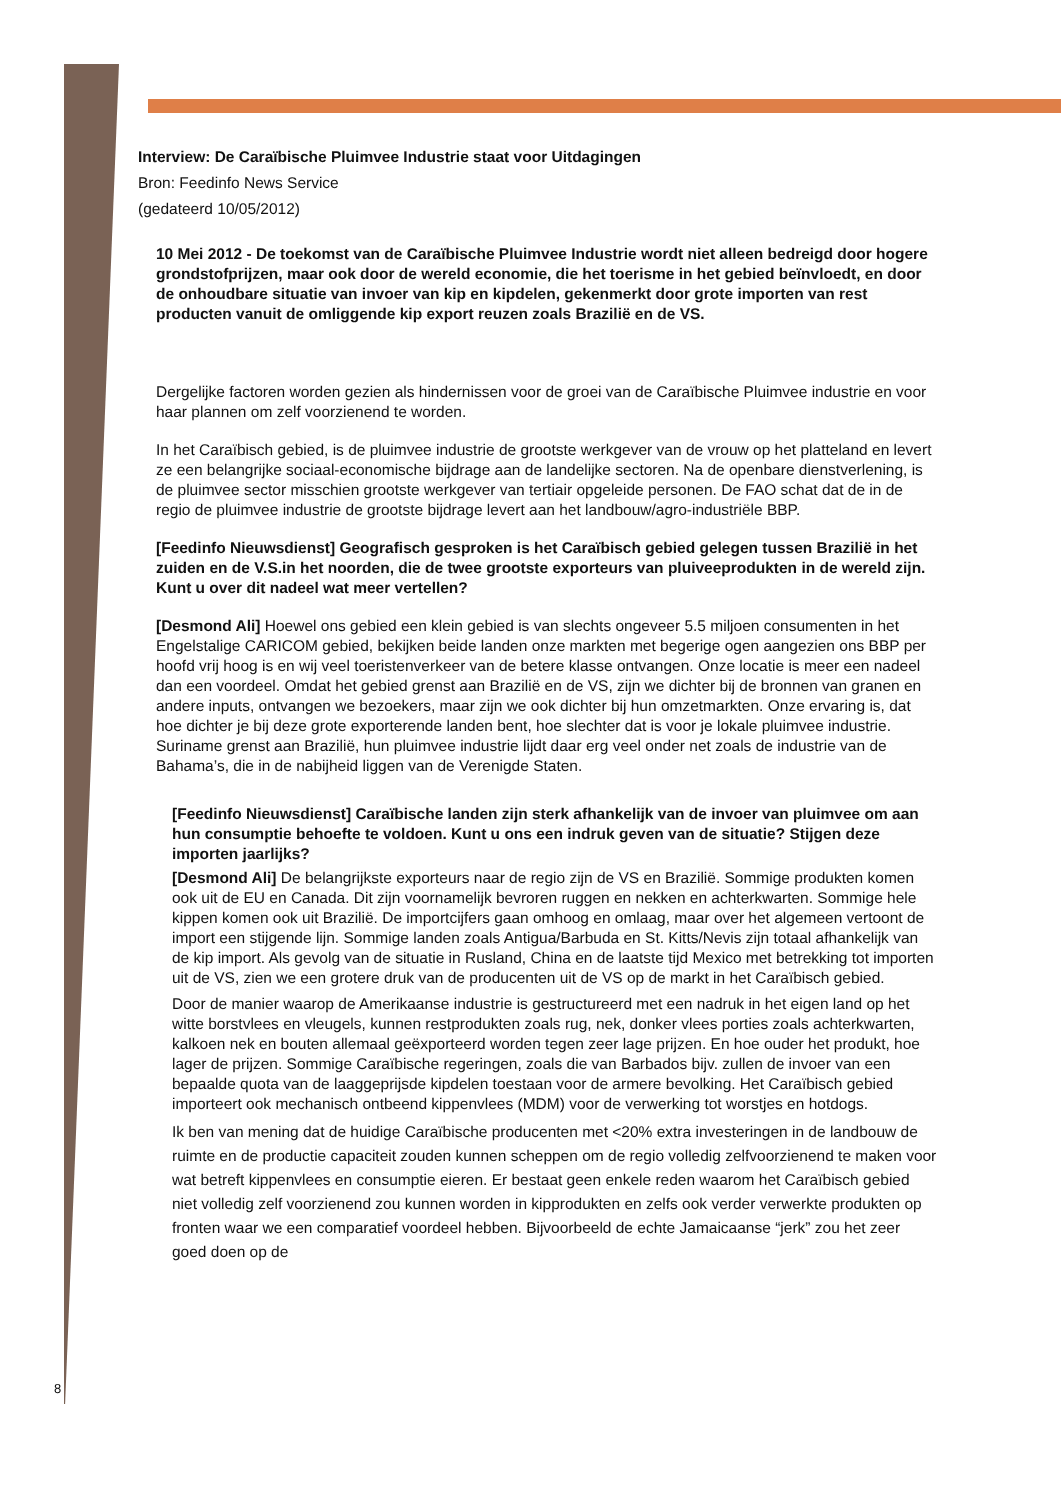Interview: De Caraïbische Pluimvee Industrie staat voor Uitdagingen
Bron: Feedinfo News Service
(gedateerd 10/05/2012)
10 Mei 2012 - De toekomst van de Caraïbische Pluimvee Industrie wordt niet alleen bedreigd door hogere grondstofprijzen, maar ook door de wereld economie, die het toerisme in het gebied beïnvloedt, en door de onhoudbare situatie van invoer van kip en kipdelen, gekenmerkt door grote importen van rest producten vanuit de omliggende kip export reuzen zoals Brazilië en de VS.
Dergelijke factoren worden gezien als hindernissen voor de groei van de Caraïbische Pluimvee industrie en voor haar plannen om zelf voorzienend te worden.
In het Caraïbisch gebied, is de pluimvee industrie de grootste werkgever van de vrouw op het platteland en levert ze een belangrijke sociaal-economische bijdrage aan de landelijke sectoren. Na de openbare dienstverlening, is de pluimvee sector misschien grootste werkgever van tertiair opgeleide personen. De FAO schat dat de in de regio de pluimvee industrie de grootste bijdrage levert aan het landbouw/agro-industriële BBP.
[Feedinfo Nieuwsdienst] Geografisch gesproken is het Caraïbisch gebied gelegen tussen Brazilië in het zuiden en de V.S.in het noorden, die de twee grootste exporteurs van pluiveeprodukten in de wereld zijn. Kunt u over dit nadeel wat meer vertellen?
[Desmond Ali] Hoewel ons gebied een klein gebied is van slechts ongeveer 5.5 miljoen consumenten in het Engelstalige CARICOM gebied, bekijken beide landen onze markten met begerige ogen aangezien ons BBP per hoofd vrij hoog is en wij veel toeristenverkeer van de betere klasse ontvangen. Onze locatie is meer een nadeel dan een voordeel. Omdat het gebied grenst aan Brazilië en de VS, zijn we dichter bij de bronnen van granen en andere inputs, ontvangen we bezoekers, maar zijn we ook dichter bij hun omzetmarkten. Onze ervaring is, dat hoe dichter je bij deze grote exporterende landen bent, hoe slechter dat is voor je lokale pluimvee industrie. Suriname grenst aan Brazilië, hun pluimvee industrie lijdt daar erg veel onder net zoals de industrie van de Bahama’s, die in de nabijheid liggen van de Verenigde Staten.
[Feedinfo Nieuwsdienst] Caraïbische landen zijn sterk afhankelijk van de invoer van pluimvee om aan hun consumptie behoefte te voldoen. Kunt u ons een indruk geven van de situatie? Stijgen deze importen jaarlijks?
[Desmond Ali] De belangrijkste exporteurs naar de regio zijn de VS en Brazilië. Sommige produkten komen ook uit de EU en Canada. Dit zijn voornamelijk bevroren ruggen en nekken en achterkwarten. Sommige hele kippen komen ook uit Brazilië. De importcijfers gaan omhoog en omlaag, maar over het algemeen vertoont de import een stijgende lijn. Sommige landen zoals Antigua/Barbuda en St. Kitts/Nevis zijn totaal afhankelijk van de kip import. Als gevolg van de situatie in Rusland, China en de laatste tijd Mexico met betrekking tot importen uit de VS, zien we een grotere druk van de producenten uit de VS op de markt in het Caraïbisch gebied.
Door de manier waarop de Amerikaanse industrie is gestructureerd met een nadruk in het eigen land op het witte borstvlees en vleugels, kunnen restprodukten zoals rug, nek, donker vlees porties zoals achterkwarten, kalkoen nek en bouten allemaal geëxporteerd worden tegen zeer lage prijzen. En hoe ouder het produkt, hoe lager de prijzen. Sommige Caraïbische regeringen, zoals die van Barbados bijv. zullen de invoer van een bepaalde quota van de laaggeprijsde kipdelen toestaan voor de armere bevolking. Het Caraïbisch gebied importeert ook mechanisch ontbeend kippenvlees (MDM) voor de verwerking tot worstjes en hotdogs.
Ik ben van mening dat de huidige Caraïbische producenten met <20% extra investeringen in de landbouw de ruimte en de productie capaciteit zouden kunnen scheppen om de regio volledig zelfvoorzienend te maken voor wat betreft kippenvlees en consumptie eieren. Er bestaat geen enkele reden waarom het Caraïbisch gebied niet volledig zelf voorzienend zou kunnen worden in kipprodukten en zelfs ook verder verwerkte produkten op fronten waar we een comparatief voordeel hebben. Bijvoorbeeld de echte Jamaicaanse “jerk” zou het zeer goed doen op de
8